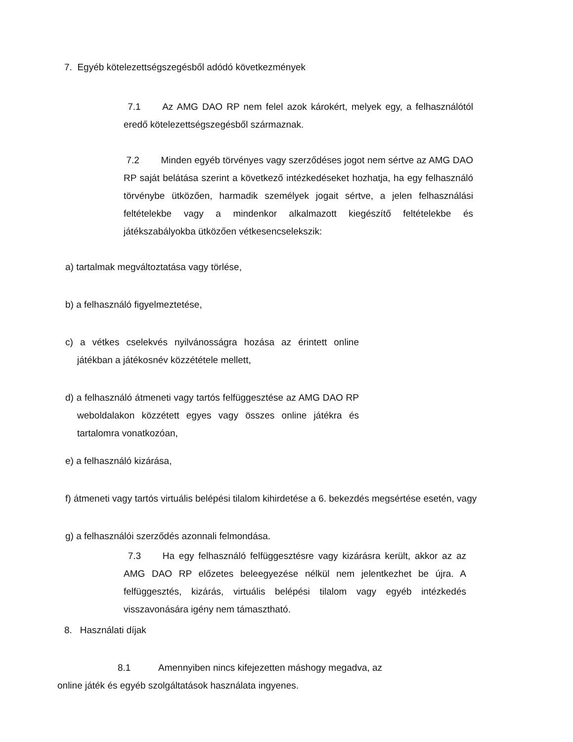7. Egyéb kötelezettségszegésből adódó következmények
7.1 Az AMG DAO RP nem felel azok károkért, melyek egy, a felhasználótól eredő kötelezettségszegésből származnak.
7.2 Minden egyéb törvényes vagy szerződéses jogot nem sértve az AMG DAO RP saját belátása szerint a következő intézkedéseket hozhatja, ha egy felhasználó törvénybe ütközően, harmadik személyek jogait sértve, a jelen felhasználási feltételekbe vagy a mindenkor alkalmazott kiegészítő feltételekbe és játékszabályokba ütközően vétkesencselekszik:
a) tartalmak megváltoztatása vagy törlése,
b) a felhasználó figyelmeztetése,
c) a vétkes cselekvés nyilvánosságra hozása az érintett online játékban a játékosnév közzététele mellett,
d) a felhasználó átmeneti vagy tartós felfüggesztése az AMG DAO RP weboldalakon közzétett egyes vagy összes online játékra és tartalomra vonatkozóan,
e) a felhasználó kizárása,
f) átmeneti vagy tartós virtuális belépési tilalom kihirdetése a 6. bekezdés megsértése esetén, vagy
g) a felhasználói szerződés azonnali felmondása.
7.3 Ha egy felhasználó felfüggesztésre vagy kizárásra került, akkor az az AMG DAO RP előzetes beleegyezése nélkül nem jelentkezhet be újra. A felfüggesztés, kizárás, virtuális belépési tilalom vagy egyéb intézkedés visszavonására igény nem támasztható.
8. Használati díjak
8.1 Amennyiben nincs kifejezetten máshogy megadva, az
online játék és egyéb szolgáltatások használata ingyenes.